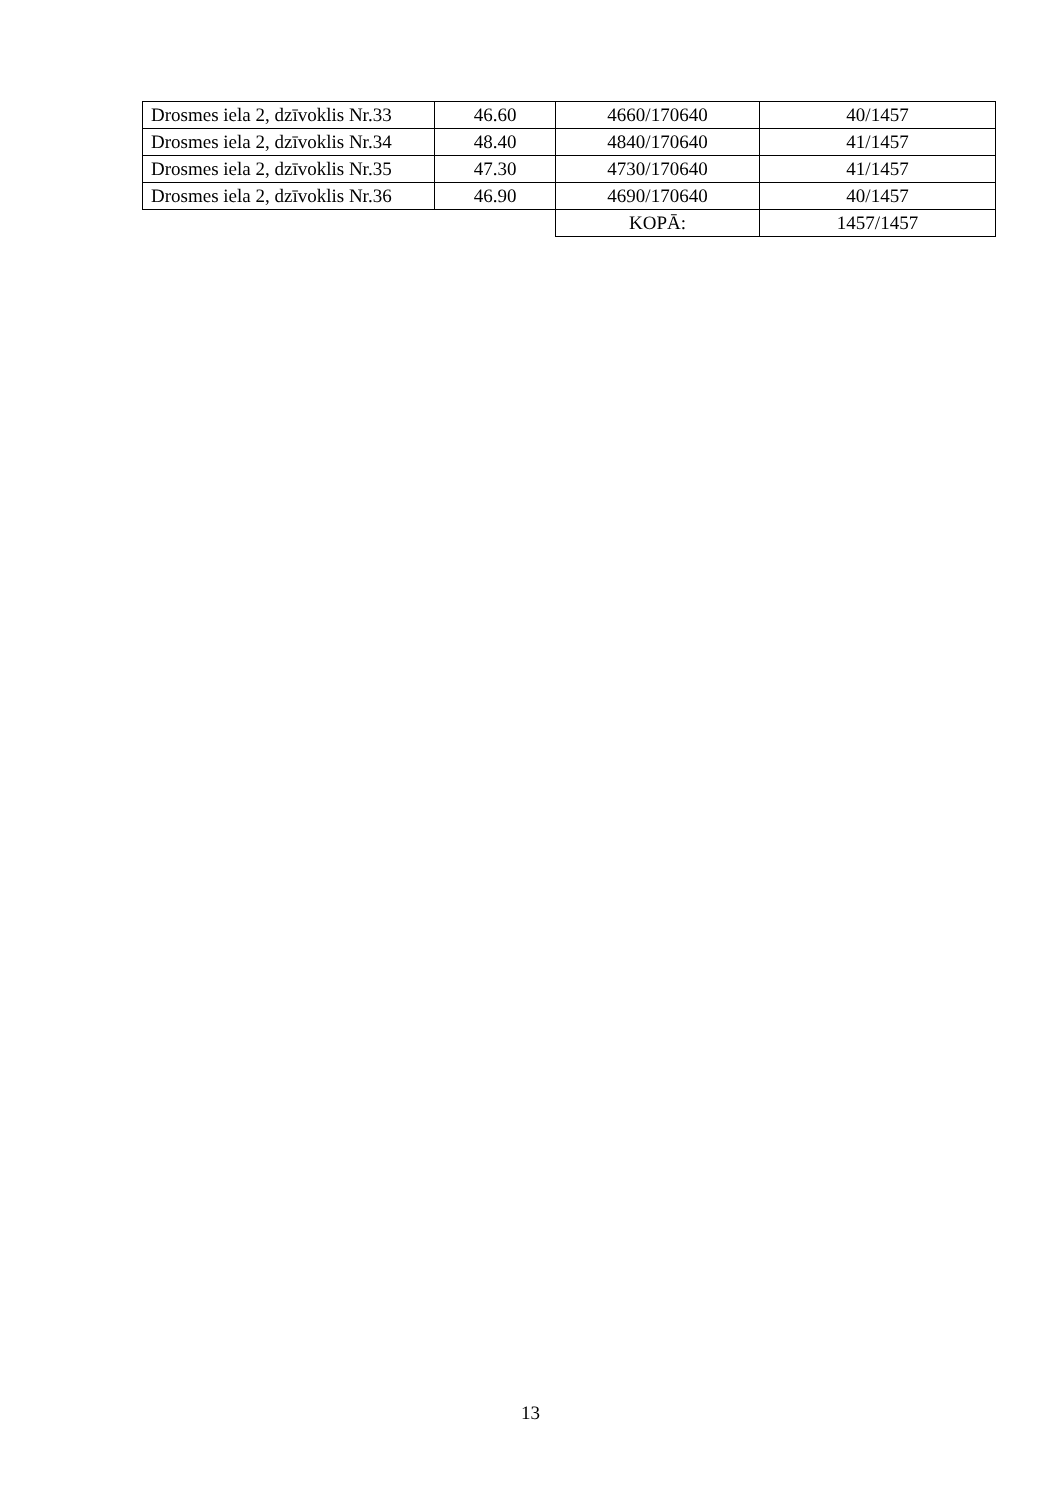| Drosmes iela 2, dzīvoklis Nr.33 | 46.60 | 4660/170640 | 40/1457 |
| Drosmes iela 2, dzīvoklis Nr.34 | 48.40 | 4840/170640 | 41/1457 |
| Drosmes iela 2, dzīvoklis Nr.35 | 47.30 | 4730/170640 | 41/1457 |
| Drosmes iela 2, dzīvoklis Nr.36 | 46.90 | 4690/170640 | 40/1457 |
| | | KOPĀ: | 1457/1457 |
13